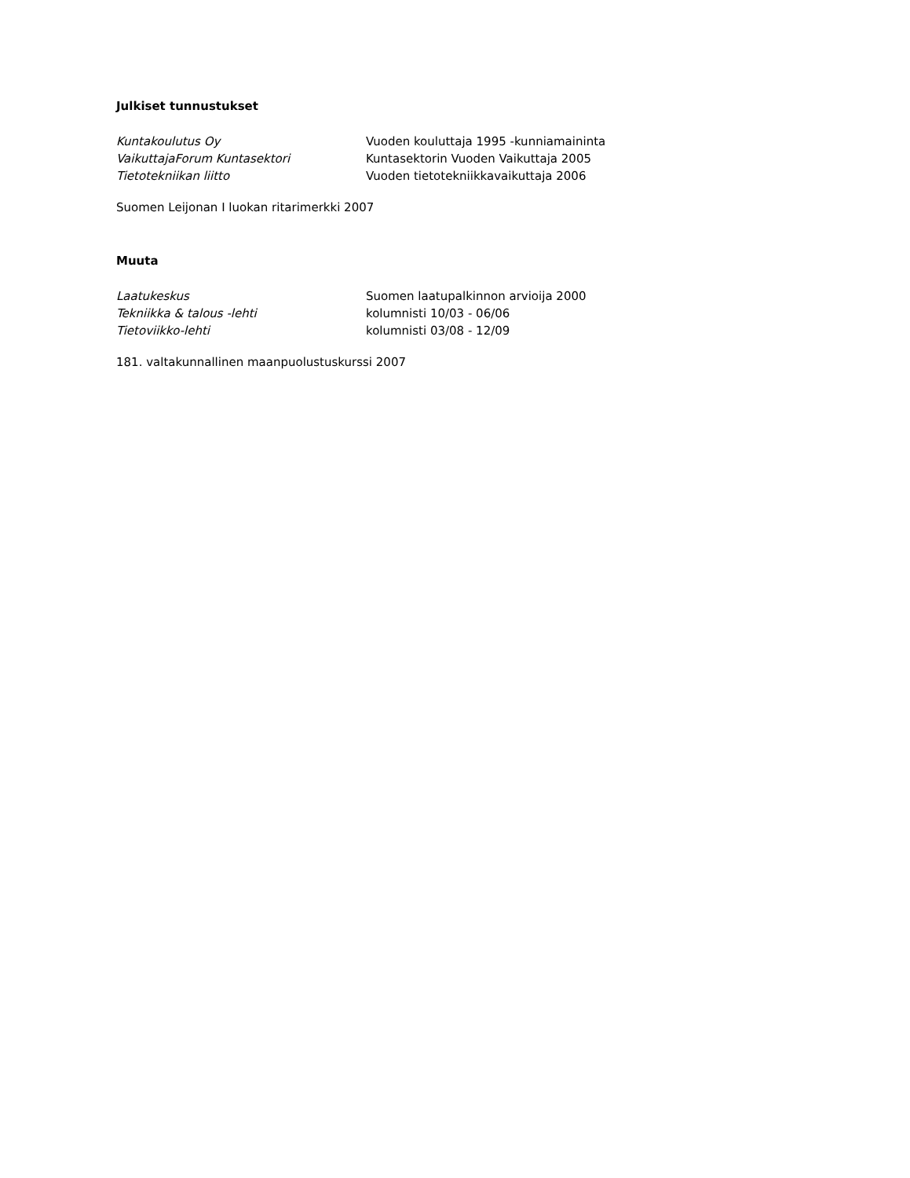Julkiset tunnustukset
Kuntakoulutus Oy Vuoden kouluttaja 1995 -kunniamaininta
VaikuttajaForum Kuntasektori Kuntasektorin Vuoden Vaikuttaja 2005
Tietotekniikan liitto Vuoden tietotekniikkavaikuttaja 2006
Suomen Leijonan I luokan ritarimerkki 2007
Muuta
Laatukeskus Suomen laatupalkinnon arvioija 2000
Tekniikka & talous -lehti kolumnisti 10/03 - 06/06
Tietoviikko-lehti kolumnisti 03/08 - 12/09
181. valtakunnallinen maanpuolustuskurssi 2007